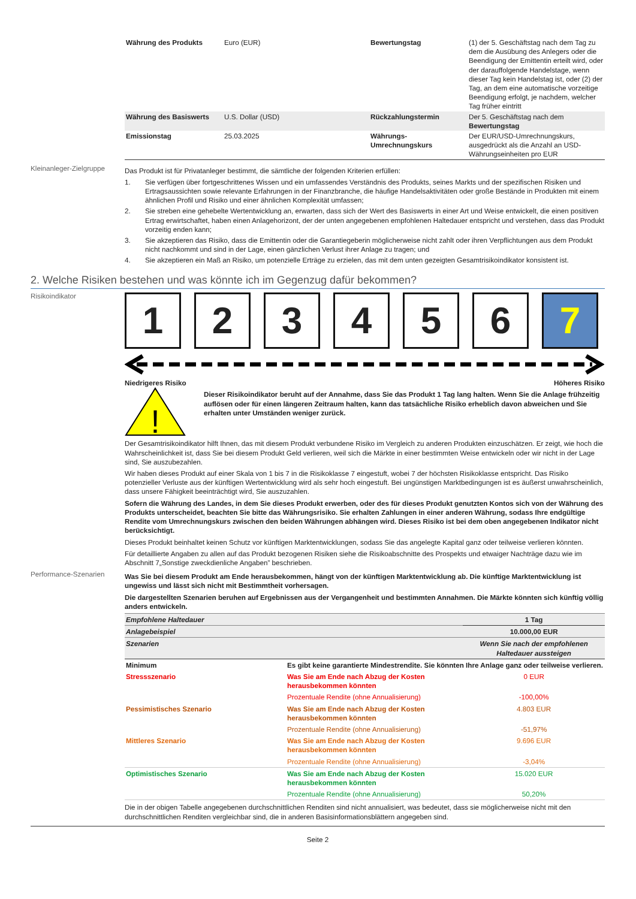| Währung des Produkts | Euro (EUR) | Bewertungstag | (1) der 5. Geschäftstag nach dem Tag zu dem die Ausübung des Anlegers oder die Beendigung der Emittentin erteilt wird, oder der darauffolgende Handelstage, wenn dieser Tag kein Handelstag ist, oder (2) der Tag, an dem eine automatische vorzeitige Beendigung erfolgt, je nachdem, welcher Tag früher eintritt |
| Währung des Basiswerts | U.S. Dollar (USD) | Rückzahlungstermin | Der 5. Geschäftstag nach dem Bewertungstag |
| Emissionstag | 25.03.2025 | Währungs-Umrechnungskurs | Der EUR/USD-Umrechnungskurs, ausgedrückt als die Anzahl an USD-Währungseinheiten pro EUR |
Kleinanleger-Zielgruppe
Das Produkt ist für Privatanleger bestimmt, die sämtliche der folgenden Kriterien erfüllen:
1. Sie verfügen über fortgeschrittenes Wissen und ein umfassendes Verständnis des Produkts, seines Markts und der spezifischen Risiken und Ertragsaussichten sowie relevante Erfahrungen in der Finanzbranche, die häufige Handelsaktivitäten oder große Bestände in Produkten mit einem ähnlichen Profil und Risiko und einer ähnlichen Komplexität umfassen;
2. Sie streben eine gehebelte Wertentwicklung an, erwarten, dass sich der Wert des Basiswerts in einer Art und Weise entwickelt, die einen positiven Ertrag erwirtschaftet, haben einen Anlagehorizont, der der unten angegebenen empfohlenen Haltedauer entspricht und verstehen, dass das Produkt vorzeitig enden kann;
3. Sie akzeptieren das Risiko, dass die Emittentin oder die Garantiegeberin möglicherweise nicht zahlt oder ihren Verpflichtungen aus dem Produkt nicht nachkommt und sind in der Lage, einen gänzlichen Verlust ihrer Anlage zu tragen; und
4. Sie akzeptieren ein Maß an Risiko, um potenzielle Erträge zu erzielen, das mit dem unten gezeigten Gesamtrisikoindikator konsistent ist.
2. Welche Risiken bestehen und was könnte ich im Gegenzug dafür bekommen?
Risikoindikator
1 2 3 4 5 6 7
Niedrigeres Risiko Höheres Risiko
!
Dieser Risikoindikator beruht auf der Annahme, dass Sie das Produkt 1 Tag lang halten. Wenn Sie die Anlage frühzeitig auflösen oder für einen längeren Zeitraum halten, kann das tatsächliche Risiko erheblich davon abweichen und Sie erhalten unter Umständen weniger zurück.
Der Gesamtrisikoindikator hilft Ihnen, das mit diesem Produkt verbundene Risiko im Vergleich zu anderen Produkten einzuschätzen. Er zeigt, wie hoch die Wahrscheinlichkeit ist, dass Sie bei diesem Produkt Geld verlieren, weil sich die Märkte in einer bestimmten Weise entwickeln oder wir nicht in der Lage sind, Sie auszubezahlen.
Wir haben dieses Produkt auf einer Skala von 1 bis 7 in die Risikoklasse 7 eingestuft, wobei 7 der höchsten Risikoklasse entspricht. Das Risiko potenzieller Verluste aus der künftigen Wertentwicklung wird als sehr hoch eingestuft. Bei ungünstigen Marktbedingungen ist es äußerst unwahrscheinlich, dass unsere Fähigkeit beeinträchtigt wird, Sie auszuzahlen.
Sofern die Währung des Landes, in dem Sie dieses Produkt erwerben, oder des für dieses Produkt genutzten Kontos sich von der Währung des Produkts unterscheidet, beachten Sie bitte das Währungsrisiko. Sie erhalten Zahlungen in einer anderen Währung, sodass Ihre endgültige Rendite vom Umrechnungskurs zwischen den beiden Währungen abhängen wird. Dieses Risiko ist bei dem oben angegebenen Indikator nicht berücksichtigt.
Dieses Produkt beinhaltet keinen Schutz vor künftigen Marktentwicklungen, sodass Sie das angelegte Kapital ganz oder teilweise verlieren könnten.
Für detaillierte Angaben zu allen auf das Produkt bezogenen Risiken siehe die Risikoabschnitte des Prospekts und etwaiger Nachträge dazu wie im Abschnitt 7„Sonstige zweckdienliche Angaben” beschrieben.
Performance-Szenarien
Was Sie bei diesem Produkt am Ende herausbekommen, hängt von der künftigen Marktentwicklung ab. Die künftige Marktentwicklung ist ungewiss und lässt sich nicht mit Bestimmtheit vorhersagen.
Die dargestellten Szenarien beruhen auf Ergebnissen aus der Vergangenheit und bestimmten Annahmen. Die Märkte könnten sich künftig völlig anders entwickeln.
| Empfohlene Haltedauer | | 1 Tag |
| Anlagebeispiel | | 10.000,00 EUR |
| Szenarien | | Wenn Sie nach der empfohlenen Haltedauer aussteigen |
| Minimum | Es gibt keine garantierte Mindestrendite. Sie könnten Ihre Anlage ganz oder teilweise verlieren. | |
| Stressszenario | Was Sie am Ende nach Abzug der Kosten herausbekommen könnten | 0 EUR |
| | Prozentuale Rendite (ohne Annualisierung) | -100,00% |
| Pessimistisches Szenario | Was Sie am Ende nach Abzug der Kosten herausbekommen könnten | 4.803 EUR |
| | Prozentuale Rendite (ohne Annualisierung) | -51,97% |
| Mittleres Szenario | Was Sie am Ende nach Abzug der Kosten herausbekommen könnten | 9.696 EUR |
| | Prozentuale Rendite (ohne Annualisierung) | -3,04% |
| Optimistisches Szenario | Was Sie am Ende nach Abzug der Kosten herausbekommen könnten | 15.020 EUR |
| | Prozentuale Rendite (ohne Annualisierung) | 50,20% |
Die in der obigen Tabelle angegebenen durchschnittlichen Renditen sind nicht annualisiert, was bedeutet, dass sie möglicherweise nicht mit den durchschnittlichen Renditen vergleichbar sind, die in anderen Basisinformationsblättern angegeben sind.
Seite 2